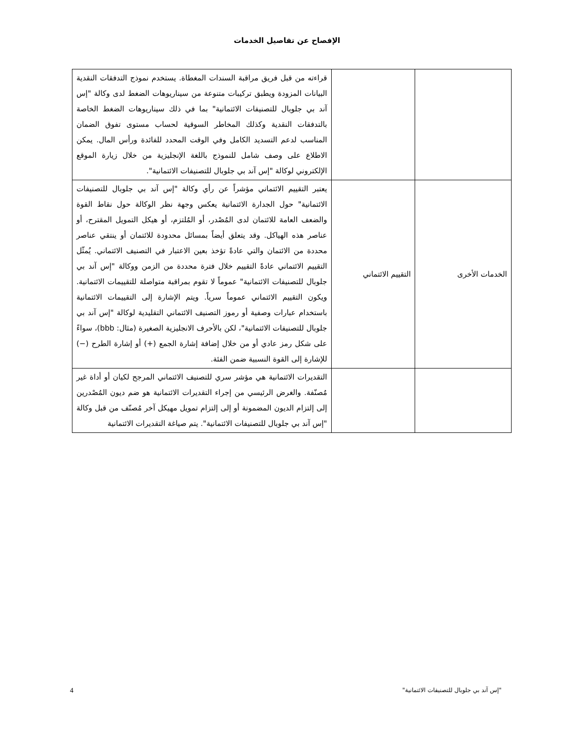الإفصاح عن تفاصيل الخدمات
| | | قراءته من قبل فريق مراقبة السندات المغطاة. يستخدم نموذج التدفقات النقدية البيانات المزودة ويطبق تركيبات متنوعة من سيناريوهات الضغط لدى وكالة "إس آند بي جلوبال للتصنيفات الائتمانية" بما في ذلك سيناريوهات الضغط الخاصة بالتدفقات النقدية وكذلك المخاطر السوقية لحساب مستوى تفوق الضمان المناسب لدعم التسديد الكامل وفي الوقت المحدد للفائدة ورأس المال. يمكن الاطلاع على وصف شامل للنموذج باللغة الإنجليزية من خلال زيارة الموقع الإلكتروني لوكالة "إس آند بي جلوبال للتصنيفات الائتمانية". |
| الخدمات الأخرى | التقييم الائتماني | يعتبر التقييم الائتماني مؤشراً عن رأي وكالة "إس آند بي جلوبال للتصنيفات الائتمانية" حول الجدارة الائتمانية يعكس وجهة نظر الوكالة حول نقاط القوة والضعف العامة للائتمان لدى المُصْدر، أو المُلتزم، أو هيكل التمويل المقترح، أو عناصر هذه الهياكل. وقد يتعلق أيضاً بمسائل محدودة للائتمان أو ينتقي عناصر محددة من الائتمان والتي عادةً تؤخذ بعين الاعتبار في التصنيف الائتماني. يُمثّل التقييم الائتماني عادةً التقييم خلال فترة محددة من الزمن ووكالة "إس آند بي جلوبال للتصنيفات الائتمانية" عموماً لا تقوم بمراقبة متواصلة للتقييمات الائتمانية. ويكون التقييم الائتماني عموماً سرياً. ويتم الإشارة إلى التقييمات الائتمانية باستخدام عبارات وصفية أو رموز التصنيف الائتماني التقليدية لوكالة "إس آند بي جلوبال للتصنيفات الائتمانية"، لكن بالأحرف الانجليزية الصغيرة (مثال: bbb)، سواءً على شكل رمز عادي أو من خلال إضافة إشارة الجمع (+) أو إشارة الطرح (−) للإشارة إلى القوة النسبية ضمن الفئة. |
| | | التقديرات الائتمانية هي مؤشر سري للتصنيف الائتماني المرجح لكيان أو أداة غير مُصنّفة. والغرض الرئيسي من إجراء التقديرات الائتمانية هو ضم ديون المُصْدرين إلى إلتزام الديون المضمونة أو إلى إلتزام تمويل مهيكل آخر مُصنّف من قبل وكالة "إس آند بي جلوبال للتصنيفات الائتمانية". يتم صياغة التقديرات الائتمانية |
"إس آند بي جلوبال للتصنيفات الائتمانية" 4